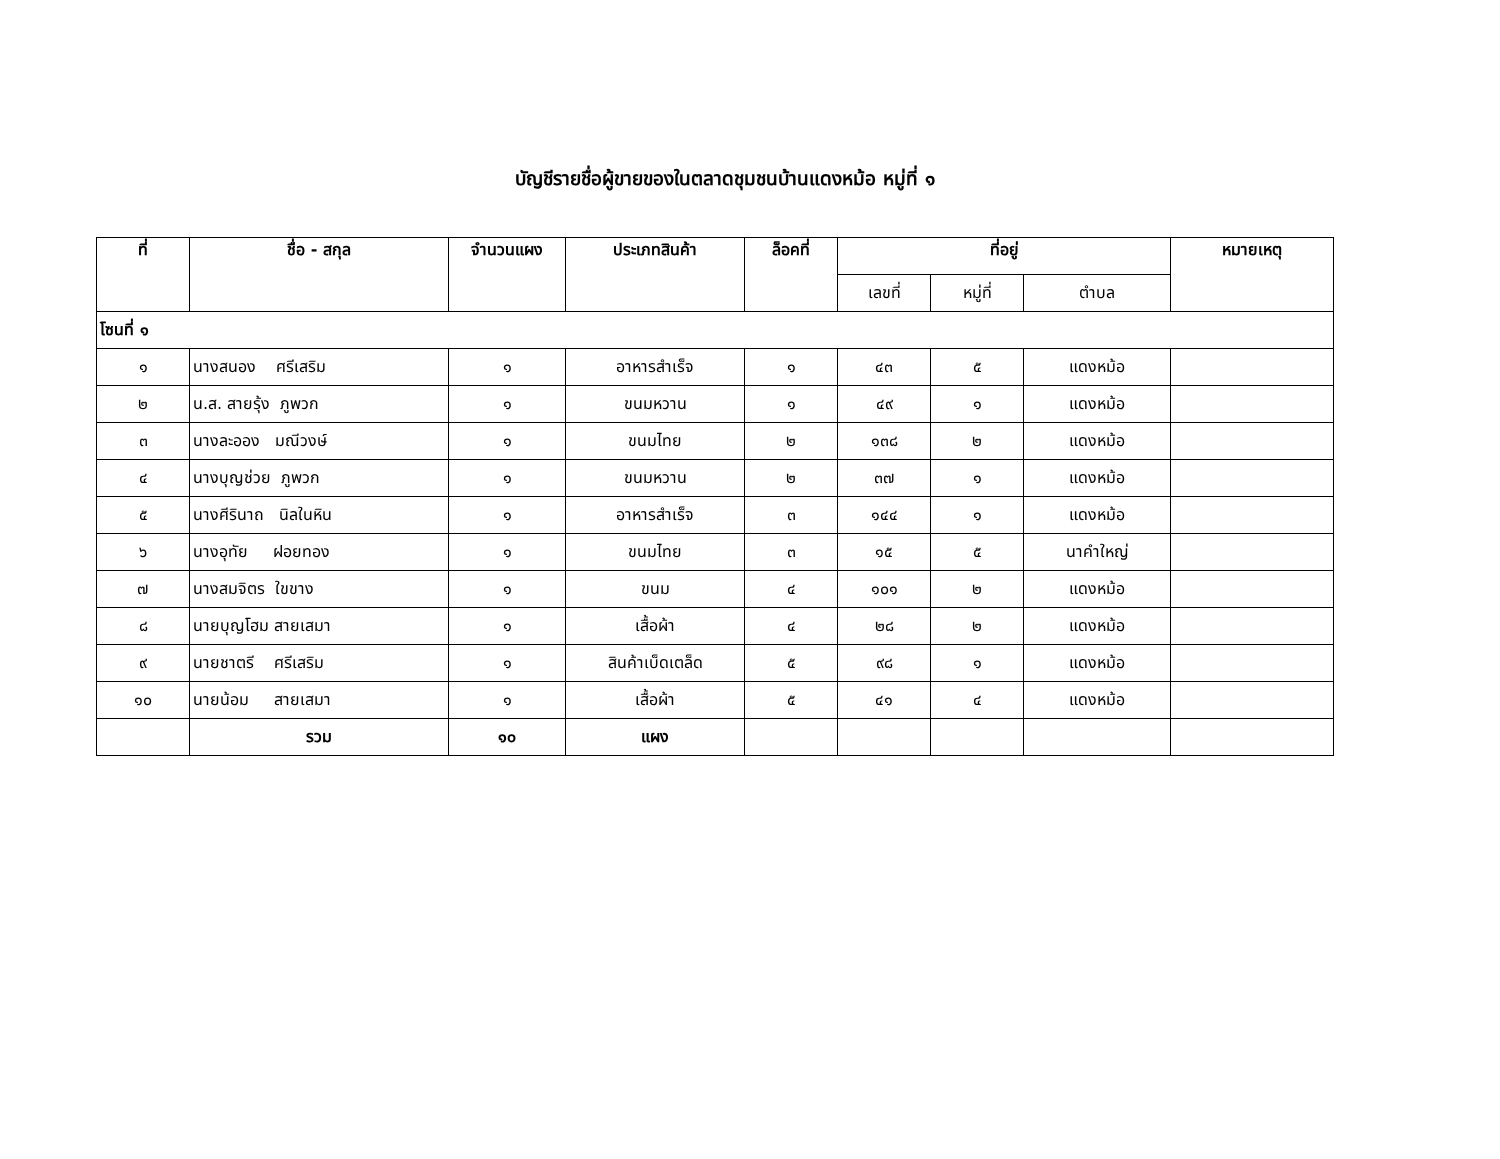บัญชีรายชื่อผู้ขายของในตลาดชุมชนบ้านแดงหม้อ หมู่ที่ ๑
| ที่ | ชื่อ - สกุล | จำนวนแผง | ประเภทสินค้า | ล็อคที่ | ที่อยู่ | | | หมายเหตุ |
| --- | --- | --- | --- | --- | --- | --- | --- | --- |
| | | | | | เลขที่ | หมู่ที่ | ตำบล | |
| โซนที่ ๑ | | | | | | | | |
| ๑ | นางสนอง ศรีเสริม | ๑ | อาหารสำเร็จ | ๑ | ๔๓ | ๕ | แดงหม้อ | |
| ๒ | น.ส. สายรุ้ง ภูพวก | ๑ | ขนมหวาน | ๑ | ๔๙ | ๑ | แดงหม้อ | |
| ๓ | นางละออง มณีวงษ์ | ๑ | ขนมไทย | ๒ | ๑๓๘ | ๒ | แดงหม้อ | |
| ๔ | นางบุญช่วย ภูพวก | ๑ | ขนมหวาน | ๒ | ๓๗ | ๑ | แดงหม้อ | |
| ๕ | นางศีรินาถ นิลในหิน | ๑ | อาหารสำเร็จ | ๓ | ๑๔๔ | ๑ | แดงหม้อ | |
| ๖ | นางอุทัย ฝอยทอง | ๑ | ขนมไทย | ๓ | ๑๕ | ๕ | นาคำใหญ่ | |
| ๗ | นางสมจิตร ใขขาง | ๑ | ขนม | ๔ | ๑๐๑ | ๒ | แดงหม้อ | |
| ๘ | นายบุญโฮม สายเสมา | ๑ | เสื้อผ้า | ๔ | ๒๘ | ๒ | แดงหม้อ | |
| ๙ | นายชาตรี ศรีเสริม | ๑ | สินค้าเบ็ดเตล็ด | ๕ | ๙๘ | ๑ | แดงหม้อ | |
| ๑๐ | นายน้อม สายเสมา | ๑ | เสื้อผ้า | ๕ | ๔๑ | ๔ | แดงหม้อ | |
| | รวม | ๑๐ | แผง | | | | | |